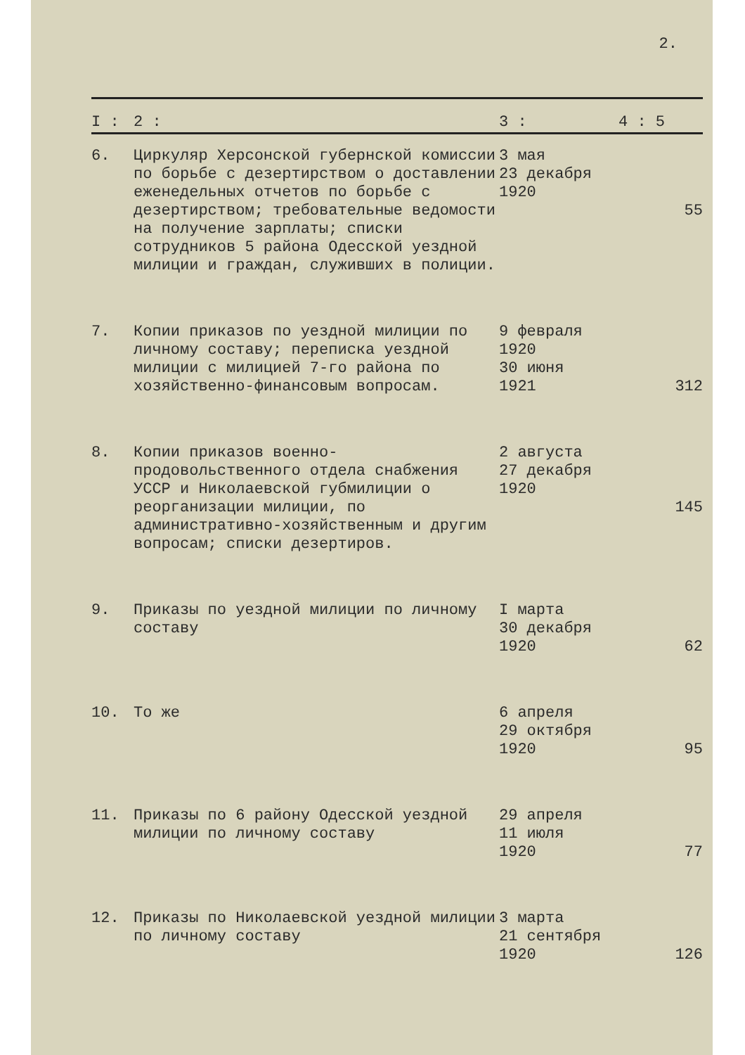2.
| I : | 2 : | 3 : | 4 : 5 |
| --- | --- | --- | --- |
| 6. | Циркуляр Херсонской губернской комиссии по борьбе с дезертирством о доставлении еженедельных отчетов по борьбе с дезертирством; требовательные ведомости на получение зарплаты; списки сотрудников 5 района Одесской уездной милиции и граждан, служивших в полиции. | 3 мая 23 декабря 1920 | 55 |
| 7. | Копии приказов по уездной милиции по личному составу; переписка уездной милиции с милицией 7-го района по хозяйственно-финансовым вопросам. | 9 февраля 1920 30 июня 1921 | 312 |
| 8. | Копии приказов военно-продовольственного отдела снабжения УССР и Николаевской губмилиции о реорганизации милиции, по административно-хозяйственным и другим вопросам; списки дезертиров. | 2 августа 27 декабря 1920 | 145 |
| 9. | Приказы по уездной милиции по личному составу | I марта 30 декабря 1920 | 62 |
| 10. | То же | 6 апреля 29 октября 1920 | 95 |
| 11. | Приказы по 6 району Одесской уездной милиции по личному составу | 29 апреля 11 июля 1920 | 77 |
| 12. | Приказы по Николаевской уездной милиции по личному составу | 3 марта 21 сентября 1920 | 126 |